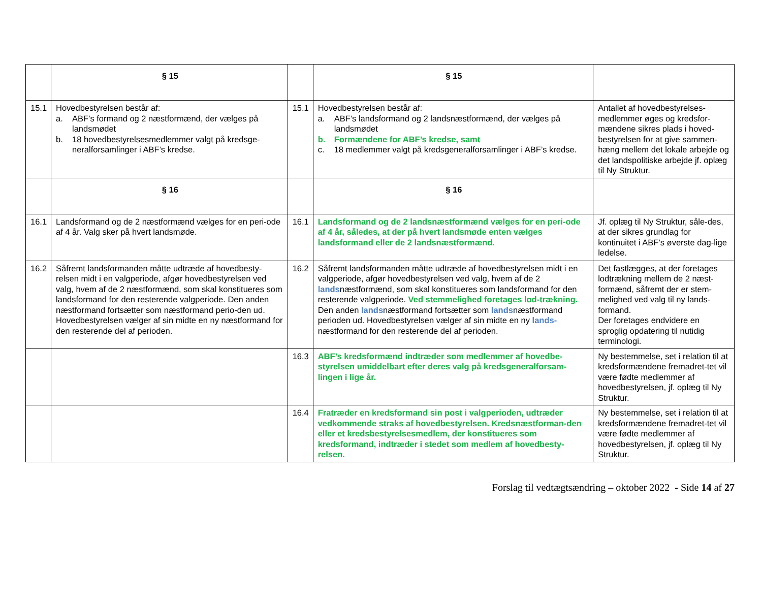| | § 15 | | § 15 | |
| 15.1 | Hovedbestyrelsen består af: a. ABF’s formand og 2 næstformænd, der vælges på landsmødet b. 18 hovedbestyrelsesmedlemmer valgt på kredsge-neralforsamlinger i ABF’s kredse. | 15.1 | Hovedbestyrelsen består af: a. ABF’s landsformand og 2 landsnæstformænd, der vælges på landsmødet b. Formændene for ABF’s kredse, samt c. 18 medlemmer valgt på kredsgeneralforsamlinger i ABF’s kredse. | Antallet af hovedbestyrelses-medlemmer øges og kredsfor-mændene sikres plads i hoved-bestyrelsen for at give sammen-hæng mellem det lokale arbejde og det landspolitiske arbejde jf. oplæg til Ny Struktur. |
| | § 16 | | § 16 | |
| 16.1 | Landsformand og de 2 næstformænd vælges for en peri-ode af 4 år. Valg sker på hvert landsmøde. | 16.1 | Landsformand og de 2 landsnæstformænd vælges for en peri-ode af 4 år, således, at der på hvert landsmøde enten vælges landsformand eller de 2 landsnæstformænd. | Jf. oplæg til Ny Struktur, såle-des, at der sikres grundlag for kontinuitet i ABF’s øverste dag-lige ledelse. |
| 16.2 | Såfremt landsformanden måtte udtræde af hovedbesty-relsen midt i en valgperiode, afgør hovedbestyrelsen ved valg, hvem af de 2 næstformænd, som skal konstitueres som landsformand for den resterende valgperiode. Den anden næstformand fortsætter som næstformand perio-den ud. Hovedbestyrelsen vælger af sin midte en ny næstformand for den resterende del af perioden. | 16.2 | Såfremt landsformanden måtte udtræde af hovedbestyrelsen midt i en valgperiode, afgør hovedbestyrelsen ved valg, hvem af de 2 lands næstformænd, som skal konstitueres som landsformand for den resterende valgperiode. Ved stemmelighed foretages lod-trækning. Den anden lands næstformand fortsætter som lands næstformand perioden ud. Hovedbestyrelsen vælger af sin midte en ny lands- næstformand for den resterende del af perioden. | Det fastlægges, at der foretages lodtrækning mellem de 2 næst-formænd, såfremt der er stem-melighed ved valg til ny lands-formand. Der foretages endvidere en sproglig opdatering til nutidig terminologi. |
| | | 16.3 | ABF’s kredsformænd indtræder som medlemmer af hovedbe-styrelsen umiddelbart efter deres valg på kredsgeneralforsam-lingen i lige år. | Ny bestemmelse, set i relation til at kredsformændene fremadret-tet vil være fødte medlemmer af hovedbestyrelsen, jf. oplæg til Ny Struktur. |
| | | 16.4 | Fratræder en kredsformand sin post i valgperioden, udtræder vedkommende straks af hovedbestyrelsen. Kredsnæstforman-den eller et kredsbestyrelsesmedlem, der konstitueres som kredsformand, indtræder i stedet som medlem af hovedbesty-relsen. | Ny bestemmelse, set i relation til at kredsformændene fremadret-tet vil være fødte medlemmer af hovedbestyrelsen, jf. oplæg til Ny Struktur. |
Forslag til vedtægtsændring – oktober 2022 - Side 14 af 27